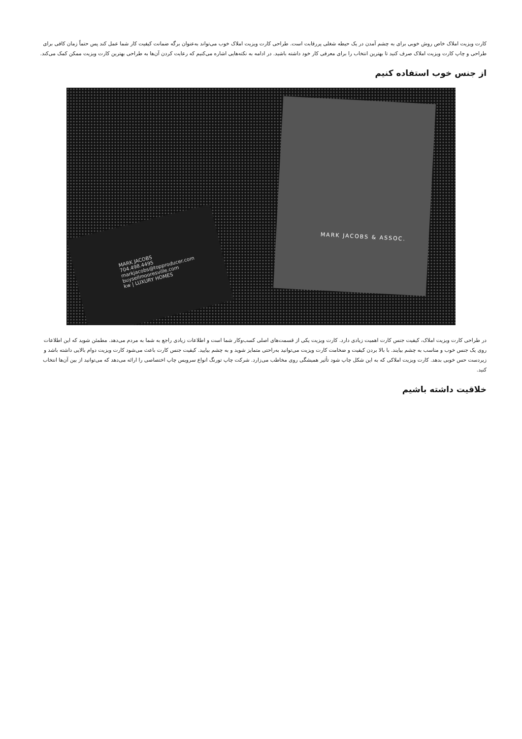کارت ویزیت املاک خاص روش خوبی برای به چشم آمدن در یک حیطه شغلی پررقابت است. طراحی کارت ویزیت املاک خوب می‌تواند به‌عنوان برگه ضمانت کیفیت کار شما عمل کند پس حتماً زمان کافی برای طراحی و چاپ کارت ویزیت املاک صرف کنید تا بهترین انتخاب را برای معرفی کار خود داشته باشید. در ادامه به نکته‌هایی اشاره می‌کنیم که رعایت کردن آن‌ها به طراحی بهترین کارت ویزیت ممکن کمک می‌کند.
از جنس خوب استفاده کنیم
MARK JACOBS
704.498.4495
markjacobs@topproducer.com
buysellmooresville.com
kw | LUXURY HOMES
MARK JACOBS & ASSOC.
در طراحی کارت ویزیت املاک، کیفیت جنس کارت اهمیت زیادی دارد. کارت ویزیت یکی از قسمت‌های اصلی کسب‌وکار شما است و اطلاعات زیادی راجع به شما به مردم می‌دهد. مطمئن شوید که این اطلاعات روی یک جنس خوب و مناسب به چشم بیایند. با بالا بردن کیفیت و ضخامت کارت ویزیت می‌توانید به‌راحتی متمایز شوید و به چشم بیایید. کیفیت جنس کارت باعث می‌شود کارت ویزیت دوام بالایی داشته باشد و زیردست حس خوبی بدهد. کارت ویزیت املاکی که به این شکل چاپ شود تأثیر همیشگی روی مخاطب می‌زارد. شرکت چاپ تورنگ انواع سرویس چاپ اختصاصی را ارائه می‌دهد که می‌توانید از بین آن‌ها انتخاب کنید.
خلاقیت داشته باشیم